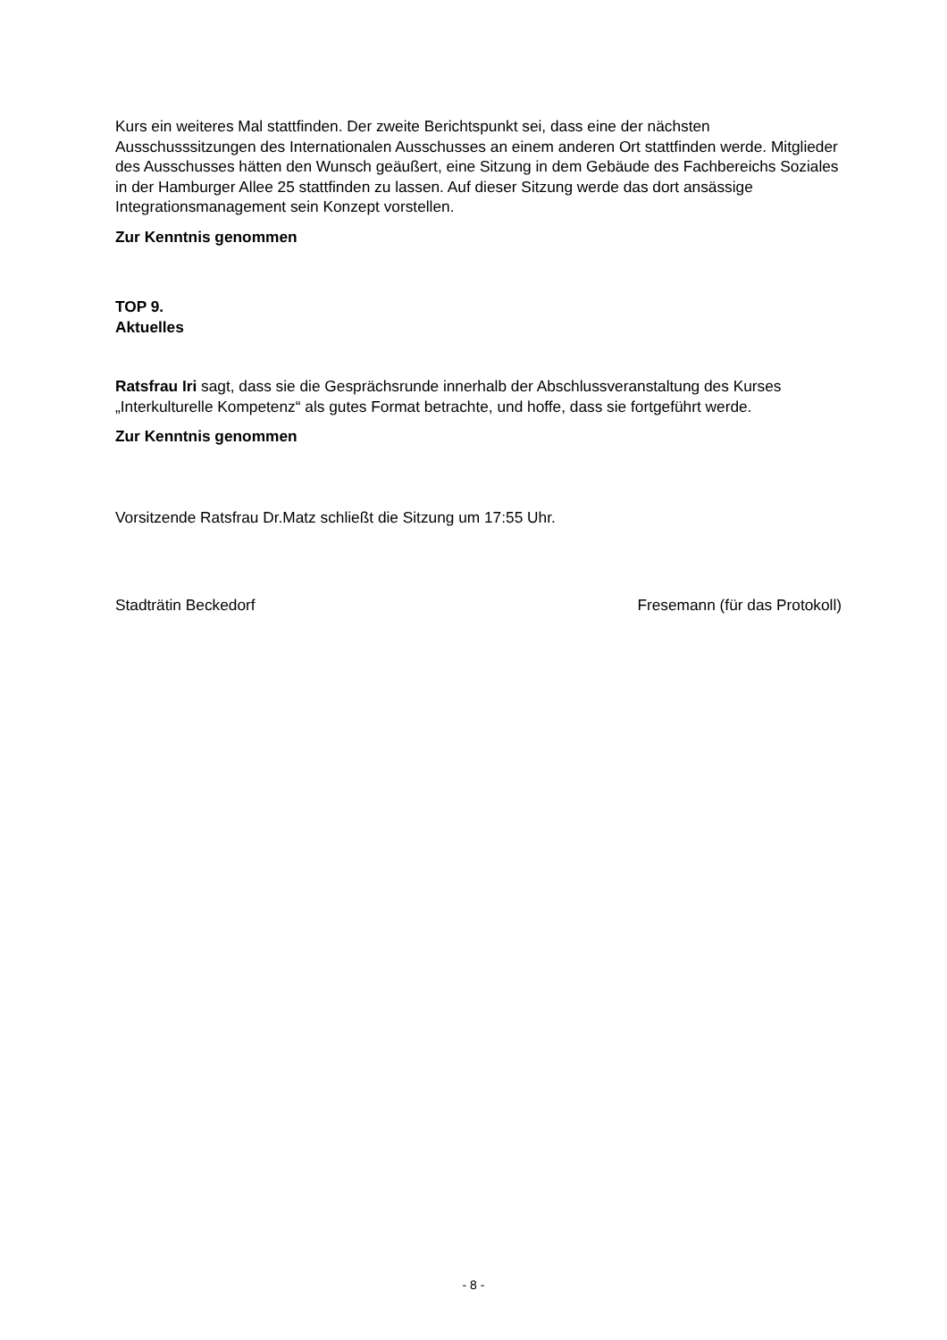Kurs ein weiteres Mal stattfinden. Der zweite Berichtspunkt sei, dass eine der nächsten Ausschusssitzungen des Internationalen Ausschusses an einem anderen Ort stattfinden werde. Mitglieder des Ausschusses hätten den Wunsch geäußert, eine Sitzung in dem Gebäude des Fachbereichs Soziales in der Hamburger Allee 25 stattfinden zu lassen. Auf dieser Sitzung werde das dort ansässige Integrationsmanagement sein Konzept vorstellen.
Zur Kenntnis genommen
TOP 9.
Aktuelles
Ratsfrau Iri sagt, dass sie die Gesprächsrunde innerhalb der Abschlussveranstaltung des Kurses „Interkulturelle Kompetenz“ als gutes Format betrachte, und hoffe, dass sie fortgeführt werde.
Zur Kenntnis genommen
Vorsitzende Ratsfrau Dr.Matz schließt die Sitzung um 17:55 Uhr.
Stadträtin Beckedorf Fresemann (für das Protokoll)
- 8 -